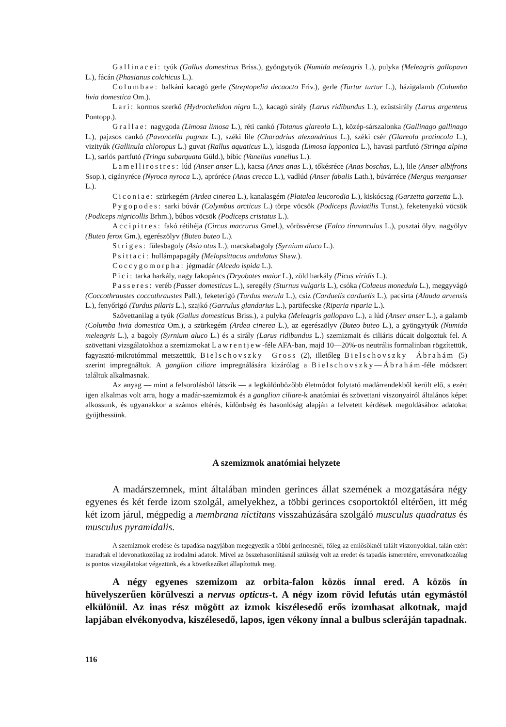Gallinacei: tyúk (Gallus domesticus Briss.), gyöngytyúk (Numida meleagris L.), pulyka (Meleagris gallopavo L.), fácán (Phasianus colchicus L.).
Columbae: balkáni kacagó gerle (Streptopelia decaocto Friv.), gerle (Turtur turtur L.), házigalamb (Columba livia domestica Om.).
Lari: kormos szerkő (Hydrochelidon nigra L.), kacagó sirály (Larus ridibundus L.), ezüstsirály (Larus argenteus Pontopp.).
Grallae: nagygoda (Limosa limosa L.), réti cankó (Totanus glareola L.), közép-sárszalonka (Gallinago gallinago L.), pajzsos cankó (Pavoncella pugnax L.), széki lile (Charadrius alexandrinus L.), széki csér (Glareola pratincola L.), vizityúk (Gallinula chloropus L.) guvat (Rallus aquaticus L.), kisgoda (Limosa lapponica L.), havasi partfutó (Stringa alpina L.), sarlós partfutó (Tringa subarquata Güld.), bíbic (Vanellus vanellus L.).
Lamellirostres: lúd (Anser anser L.), kacsa (Anas anas L.), tőkésréce (Anas boschas, L.), lile (Anser albifrons Ssop.), cigányréce (Nyroca nyroca L.), apróréce (Anas crecca L.), vadlúd (Anser fabalis Lath.), búvárréce (Mergus merganser L.).
Ciconiae: szürkegém (Ardea cinerea L.), kanalasgém (Platalea leucorodia L.), kiskócsag (Garzetta garzetta L.).
Pygopodes: sarki búvár (Colymbus arcticus L.) törpe vöcsök (Podiceps fluviatilis Tunst.), feketenyakú vöcsök (Podiceps nigricollis Brhm.), búbos vöcsök (Podiceps cristatus L.).
Accipitres: fakó rétihéja (Circus macrurus Gmel.), vörösvércse (Falco tinnunculus L.), pusztai ölyv, nagyölyv (Buteo ferox Gm.), egerészölyv (Buteo buteo L.).
Striges: fülesbagoly (Asio otus L.), macskabagoly (Syrnium aluco L.).
Psittaci: hullámpapagály (Melopsittacus undulatus Shaw.).
Coccygomorpha: jégmadár (Alcedo ispida L.).
Pici: tarka harkály, nagy fakopáncs (Dryobates maior L.), zöld harkály (Picus viridis L.).
Passeres: veréb (Passer domesticus L.), seregély (Sturnus vulgaris L.), csóka (Colaeus monedula L.), meggyvágó (Coccothraustes coccothraustes Pall.), feketerigó (Turdus merula L.), csíz (Carduelis carduelis L.), pacsirta (Alauda arvensis L.), fenyőrigó (Turdus pilaris L.), szajkó (Garrulus glandarius L.), partifecske (Riparia riparia L.).
Szövettanilag a tyúk (Gallus domesticus Briss.), a pulyka (Meleagris gallopavo L.), a lúd (Anser anser L.), a galamb (Columba livia domestica Om.), a szürkegém (Ardea cinerea L.), az egerészölyv (Buteo buteo L.), a gyöngytyúk (Numida meleagris L.), a bagoly (Syrnium aluco L.) és a sirály (Larus ridibundus L.) szemizmait és ciliáris dúcait dolgoztuk fel. A szövettani vizsgálatokhoz a szemizmokat Lawrentjew-féle AFA-ban, majd 10—20%-os neutrális formalinban rögzítettük, fagyasztó-mikrotómmal metszettük, Bielschovszky—Gross (2), illetőleg Bielschovszky—Ábrahám (5) szerint impregnáltuk. A ganglion ciliare impregnálására kizárólag a Bielschovszky—Ábrahám-féle módszert találtuk alkalmasnak.
Az anyag — mint a felsorolásból látszik — a legkülönbözőbb életmódot folytató madárrendekből került elő, s ezért igen alkalmas volt arra, hogy a madár-szemizmok és a ganglion ciliare-k anatómiai és szövettani viszonyairól általános képet alkossunk, és ugyanakkor a számos eltérés, különbség és hasonlóság alapján a felvetett kérdések megoldásához adatokat gyüjthessünk.
A szemizmok anatómiai helyzete
A madárszemnek, mint általában minden gerinces állat szemének a mozgatására négy egyenes és két ferde izom szolgál, amelyekhez, a többi gerinces csoportoktól eltérően, itt még két izom járul, mégpedig a membrana nictitans visszahúzására szolgáló musculus quadratus és musculus pyramidalis.
A szemizmok eredése és tapadása nagyjában megegyezik a többi gerincesnél, főleg az emlősöknél talált viszonyokkal, talán ezért maradtak el idevonatkozólag az irodalmi adatok. Mivel az összehasonlításnál szükség volt az eredet és tapadás ismeretére, errevonatkozólag is pontos vizsgálatokat végeztünk, és a következőket állapítottuk meg.
A négy egyenes szemizom az orbita-falon közös ínnal ered. A közös ín hüvelyszerűen körülveszi a nervus opticus-t. A négy izom rövid lefutás után egymástól elkülönül. Az inas rész mögött az izmok kiszélesedő erős izomhasat alkotnak, majd lapjában elvékonyodva, kiszélesedő, lapos, igen vékony ínnal a bulbus scleráján tapadnak.
116